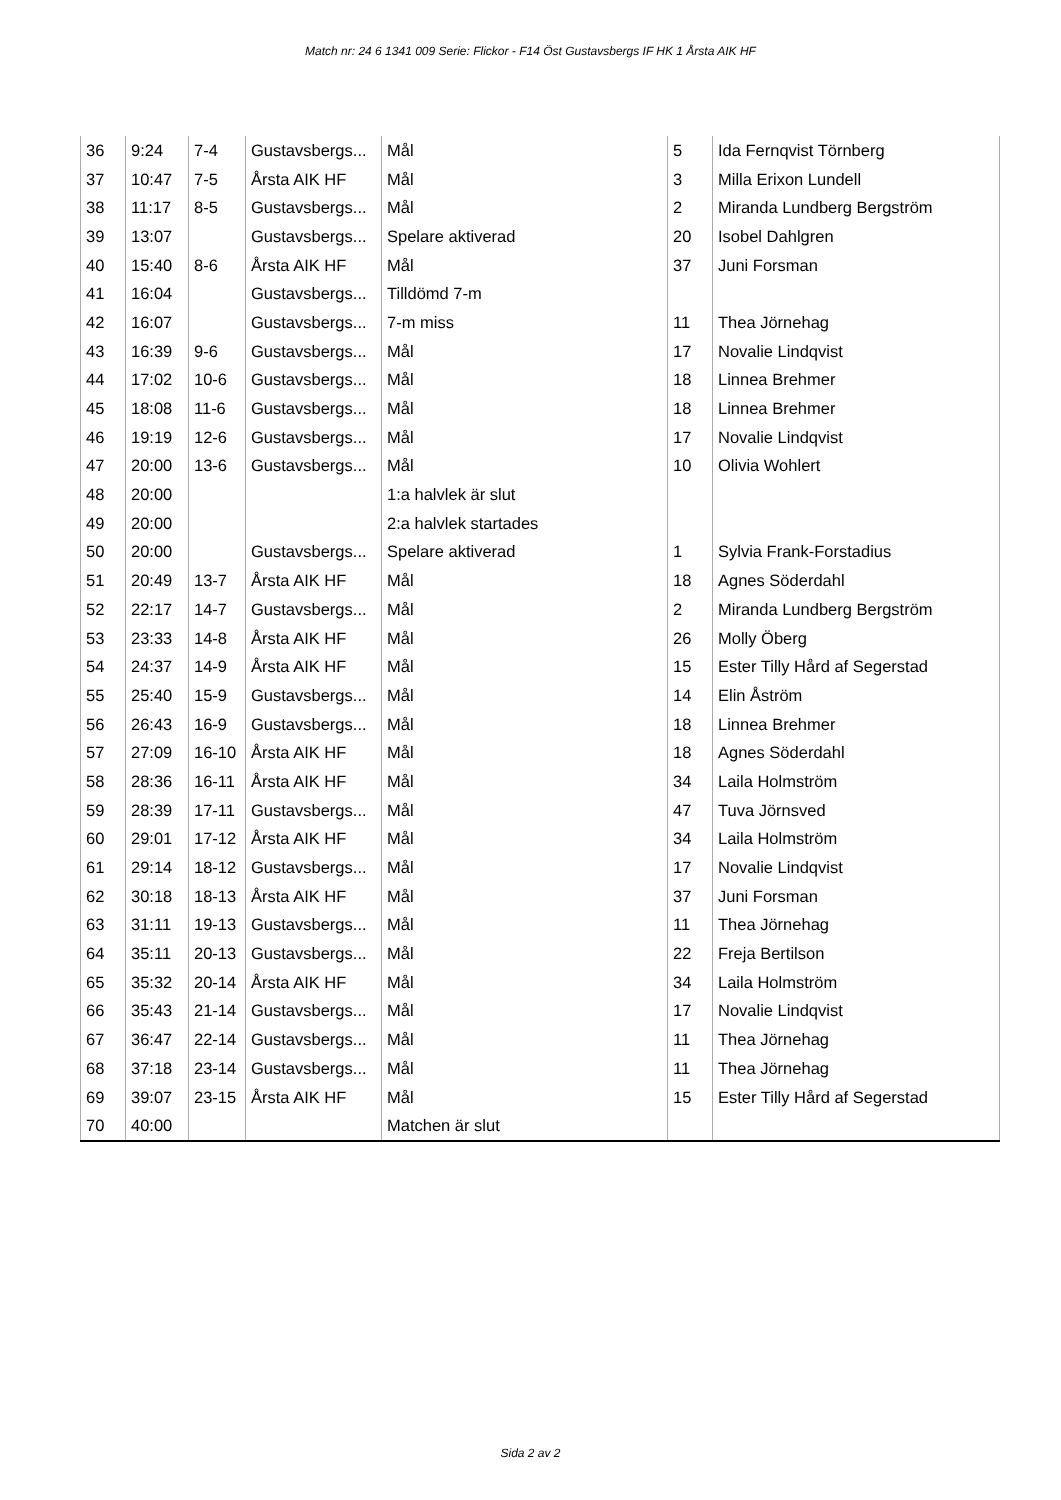Match nr: 24 6 1341 009 Serie: Flickor - F14 Öst Gustavsbergs IF HK 1 Årsta AIK HF
| 36 | 9:24 | 7-4 | Gustavsbergs... | Mål | 5 | Ida Fernqvist Törnberg |
| 37 | 10:47 | 7-5 | Årsta AIK HF | Mål | 3 | Milla Erixon Lundell |
| 38 | 11:17 | 8-5 | Gustavsbergs... | Mål | 2 | Miranda Lundberg Bergström |
| 39 | 13:07 | | Gustavsbergs... | Spelare aktiverad | 20 | Isobel Dahlgren |
| 40 | 15:40 | 8-6 | Årsta AIK HF | Mål | 37 | Juni Forsman |
| 41 | 16:04 | | Gustavsbergs... | Tilldömd 7-m | | |
| 42 | 16:07 | | Gustavsbergs... | 7-m miss | 11 | Thea Jörnehag |
| 43 | 16:39 | 9-6 | Gustavsbergs... | Mål | 17 | Novalie Lindqvist |
| 44 | 17:02 | 10-6 | Gustavsbergs... | Mål | 18 | Linnea Brehmer |
| 45 | 18:08 | 11-6 | Gustavsbergs... | Mål | 18 | Linnea Brehmer |
| 46 | 19:19 | 12-6 | Gustavsbergs... | Mål | 17 | Novalie Lindqvist |
| 47 | 20:00 | 13-6 | Gustavsbergs... | Mål | 10 | Olivia Wohlert |
| 48 | 20:00 | | | 1:a halvlek är slut | | |
| 49 | 20:00 | | | 2:a halvlek startades | | |
| 50 | 20:00 | | Gustavsbergs... | Spelare aktiverad | 1 | Sylvia Frank-Forstadius |
| 51 | 20:49 | 13-7 | Årsta AIK HF | Mål | 18 | Agnes Söderdahl |
| 52 | 22:17 | 14-7 | Gustavsbergs... | Mål | 2 | Miranda Lundberg Bergström |
| 53 | 23:33 | 14-8 | Årsta AIK HF | Mål | 26 | Molly Öberg |
| 54 | 24:37 | 14-9 | Årsta AIK HF | Mål | 15 | Ester Tilly Hård af Segerstad |
| 55 | 25:40 | 15-9 | Gustavsbergs... | Mål | 14 | Elin Åström |
| 56 | 26:43 | 16-9 | Gustavsbergs... | Mål | 18 | Linnea Brehmer |
| 57 | 27:09 | 16-10 | Årsta AIK HF | Mål | 18 | Agnes Söderdahl |
| 58 | 28:36 | 16-11 | Årsta AIK HF | Mål | 34 | Laila Holmström |
| 59 | 28:39 | 17-11 | Gustavsbergs... | Mål | 47 | Tuva Jörnsved |
| 60 | 29:01 | 17-12 | Årsta AIK HF | Mål | 34 | Laila Holmström |
| 61 | 29:14 | 18-12 | Gustavsbergs... | Mål | 17 | Novalie Lindqvist |
| 62 | 30:18 | 18-13 | Årsta AIK HF | Mål | 37 | Juni Forsman |
| 63 | 31:11 | 19-13 | Gustavsbergs... | Mål | 11 | Thea Jörnehag |
| 64 | 35:11 | 20-13 | Gustavsbergs... | Mål | 22 | Freja Bertilson |
| 65 | 35:32 | 20-14 | Årsta AIK HF | Mål | 34 | Laila Holmström |
| 66 | 35:43 | 21-14 | Gustavsbergs... | Mål | 17 | Novalie Lindqvist |
| 67 | 36:47 | 22-14 | Gustavsbergs... | Mål | 11 | Thea Jörnehag |
| 68 | 37:18 | 23-14 | Gustavsbergs... | Mål | 11 | Thea Jörnehag |
| 69 | 39:07 | 23-15 | Årsta AIK HF | Mål | 15 | Ester Tilly Hård af Segerstad |
| 70 | 40:00 | | | Matchen är slut | | |
Sida 2 av 2